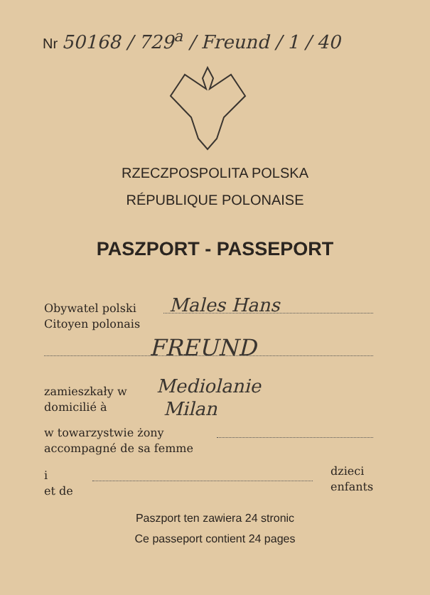Nr 50168 / 729<sup>a</sup> / Freund / 1 / 40
RZECZPOSPOLITA POLSKA
RÉPUBLIQUE POLONAISE
PASZPORT - PASSEPORT
Obywatel polski
Citoyen polonais
Males Hans
FREUND
zamieszkały w
domicilié à
Mediolanie
Milan
w towarzystwie żony
accompagné de sa femme
i
et de
dzieci
enfants
Paszport ten zawiera 24 stronic
Ce passeport contient 24 pages